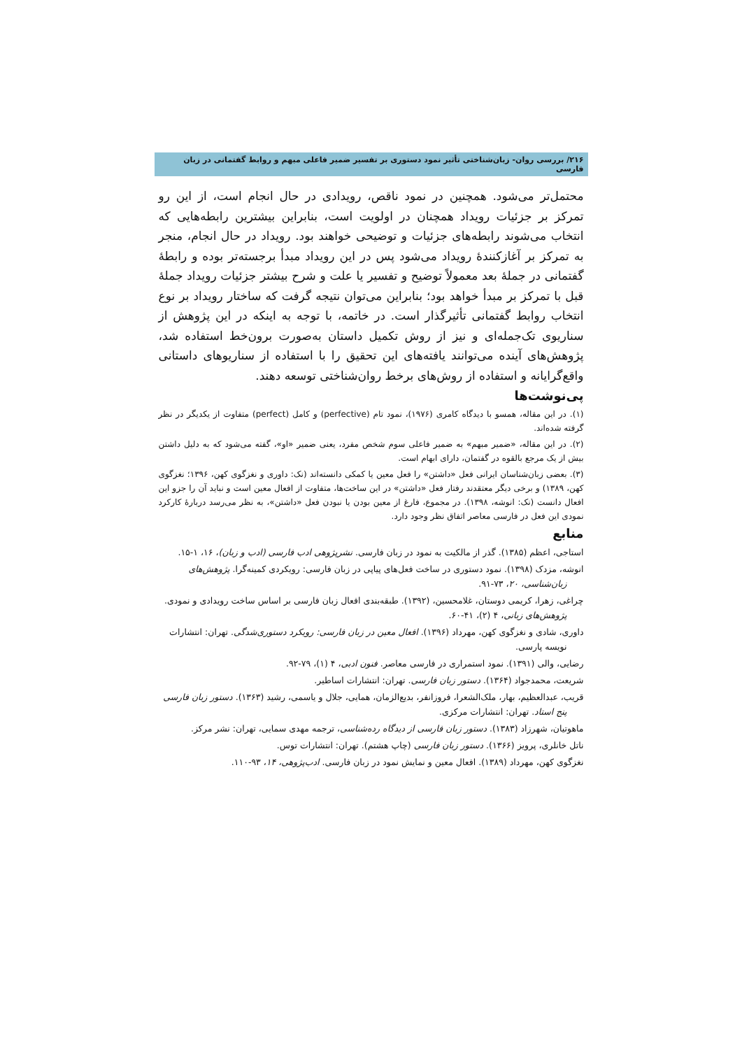۲۱۶/ بررسی روان- زبان‌شناختی تأثیر نمود دستوری بر تفسیر ضمیر فاعلی مبهم و روابط گفتمانی در زبان فارسی
محتمل‌تر می‌شود. همچنین در نمود ناقص، رویدادی در حال انجام است، از این رو تمرکز بر جزئیات رویداد همچنان در اولویت است، بنابراین بیشترین رابطه‌هایی که انتخاب می‌شوند رابطه‌های جزئیات و توضیحی خواهند بود. رویداد در حال انجام، منجر به تمرکز بر آغازکنندهٔ رویداد می‌شود پس در این رویداد مبدأ برجسته‌تر بوده و رابطهٔ گفتمانی در جملهٔ بعد معمولاً توضیح و تفسیر یا علت و شرح بیشتر جزئیات رویداد جملهٔ قبل با تمرکز بر مبدأ خواهد بود؛ بنابراین می‌توان نتیجه گرفت که ساختار رویداد بر نوع انتخاب روابط گفتمانی تأثیرگذار است. در خاتمه، با توجه به اینکه در این پژوهش از سناریوی تک‌جمله‌ای و نیز از روش تکمیل داستان به‌صورت برون‌خط استفاده شد، پژوهش‌های آینده می‌توانند یافته‌های این تحقیق را با استفاده از سناریوهای داستانی واقع‌گرایانه و استفاده از روش‌های برخط روان‌شناختی توسعه دهند.
پی‌نوشت‌ها
(۱). در این مقاله، همسو با دیدگاه کامری (۱۹۷۶)، نمود تام (perfective) و کامل (perfect) متفاوت از یکدیگر در نظر گرفته شده‌اند.
(۲). در این مقاله، «ضمیر مبهم» به ضمیر فاعلی سوم شخص مفرد، یعنی ضمیر «او»، گفته می‌شود که به دلیل داشتن بیش از یک مرجع بالقوه در گفتمان، دارای ابهام است.
(۳). بعضی زبان‌شناسان ایرانی فعل «داشتن» را فعل معین یا کمکی دانسته‌اند (نک: داوری و نغزگوی کهن، ۱۳۹۶؛ نغزگوی کهن، ۱۳۸۹) و برخی دیگر معتقدند رفتار فعل «داشتن» در این ساخت‌ها، متفاوت از افعال معین است و نباید آن را جزو این افعال دانست (نک: انوشه، ۱۳۹۸). در مجموع، فارغ از معین بودن یا نبودن فعل «داشتن»، به نظر می‌رسد دربارهٔ کارکرد نمودی این فعل در فارسی معاصر اتفاق نظر وجود دارد.
منابع
استاجی، اعظم (۱۳۸۵). گذر از مالکیت به نمود در زبان فارسی. نشرپژوهی ادب فارسی (ادب و زبان)، ۱۶، ۱-۱۵.
انوشه، مزدک (۱۳۹۸). نمود دستوری در ساخت فعل‌های پیاپی در زبان فارسی: رویکردی کمینه‌گرا. پژوهش‌های زبان‌شناسی، ۲۰، ۷۳-۹۱.
چراغی، زهرا، کریمی دوستان، غلامحسین، (۱۳۹۲). طبقه‌بندی افعال زبان فارسی بر اساس ساخت رویدادی و نمودی. پژوهش‌های زبانی، ۴ (۲)، ۴۱-۶۰.
داوری، شادی و نغزگوی کهن، مهرداد (۱۳۹۶). افعال معین در زبان فارسی: رویکرد دستوری‌شدگی. تهران: انتشارات نویسه پارسی.
رضایی، والی (۱۳۹۱). نمود استمراری در فارسی معاصر. فنون ادبی، ۴ (۱)، ۷۹-۹۲.
شریعت، محمدجواد (۱۳۶۴). دستور زبان فارسی. تهران: انتشارات اساطیر.
قریب، عبدالعظیم، بهار، ملک‌الشعرا، فروزانفر، بدیع‌الزمان، همایی، جلال و یاسمی، رشید (۱۳۶۳). دستور زبان فارسی پنج استاد. تهران: انتشارات مرکزی.
ماهوتیان، شهرزاد (۱۳۸۳). دستور زبان فارسی از دیدگاه رده‌شناسی، ترجمه مهدی سمایی، تهران: نشر مرکز.
ناتل خانلری، پرویز (۱۳۶۶). دستور زبان فارسی (چاپ هشتم). تهران: انتشارات توس.
نغزگوی کهن، مهرداد (۱۳۸۹). افعال معین و نمایش نمود در زبان فارسی. ادب‌پژوهی، ۱۴، ۹۳-۱۱۰.